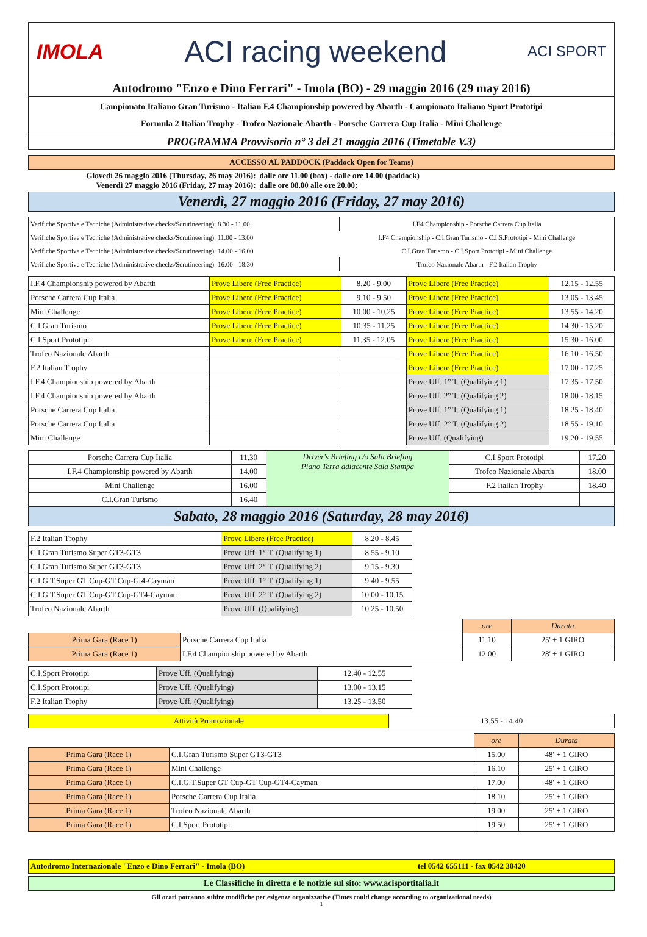| IMOLA ACI racing weekend ACI SPORT |
| Autodromo "Enzo e Dino Ferrari" - Imola (BO) - 29 maggio 2016 (29 may 2016) |
| Campionato Italiano Gran Turismo - Italian F.4 Championship powered by Abarth - Campionato Italiano Sport Prototipi Formula 2 Italian Trophy - Trofeo Nazionale Abarth - Porsche Carrera Cup Italia - Mini Challenge |
| PROGRAMMA Provvisorio n° 3 del 21 maggio 2016 (Timetable V.3) |
| ACCESSO AL PADDOCK (Paddock Open for Teams) | |
| Giovedì 26 maggio 2016 (Thursday, 26 may 2016): Venerdì 27 maggio 2016 (Friday, 27 may 2016): | dalle ore 11.00 (box) - dalle ore 14.00 (paddock) dalle ore 08.00 alle ore 20.00; |
| Venerdì, 27 maggio 2016 (Friday, 27 may 2016) | |
| Verifiche Sportive e Tecniche (Administrative checks/Scrutineering): 8.30 - 11.00 | I.F4 Championship - Porsche Carrera Cup Italia |
| Verifiche Sportive e Tecniche (Administrative checks/Scrutineering): 11.00 - 13.00 | I.F4 Championship - C.I.Gran Turismo - C.I.S.Prototipi - Mini Challenge |
| Verifiche Sportive e Tecniche (Administrative checks/Scrutineering): 14.00 - 16.00 | C.I.Gran Turismo - C.I.Sport Prototipi - Mini Challenge |
| Verifiche Sportive e Tecniche (Administrative checks/Scrutineering): 16.00 - 18.30 | Trofeo Nazionale Abarth - F.2 Italian Trophy |
| I.F.4 Championship powered by Abarth | Prove Libere (Free Practice) | 8.20 - 9.00 | Prove Libere (Free Practice) | 12.15 - 12.55 |
| Porsche Carrera Cup Italia | Prove Libere (Free Practice) | 9.10 - 9.50 | Prove Libere (Free Practice) | 13.05 - 13.45 |
| Mini Challenge | Prove Libere (Free Practice) | 10.00 - 10.25 | Prove Libere (Free Practice) | 13.55 - 14.20 |
| C.I.Gran Turismo | Prove Libere (Free Practice) | 10.35 - 11.25 | Prove Libere (Free Practice) | 14.30 - 15.20 |
| C.I.Sport Prototipi | Prove Libere (Free Practice) | 11.35 - 12.05 | Prove Libere (Free Practice) | 15.30 - 16.00 |
| Trofeo Nazionale Abarth | | | Prove Libere (Free Practice) | 16.10 - 16.50 |
| F.2 Italian Trophy | | | Prove Libere (Free Practice) | 17.00 - 17.25 |
| I.F.4 Championship powered by Abarth | | | Prove Uff. 1° T. (Qualifying 1) | 17.35 - 17.50 |
| I.F.4 Championship powered by Abarth | | | Prove Uff. 2° T. (Qualifying 2) | 18.00 - 18.15 |
| Porsche Carrera Cup Italia | | | Prove Uff. 1° T. (Qualifying 1) | 18.25 - 18.40 |
| Porsche Carrera Cup Italia | | | Prove Uff. 2° T. (Qualifying 2) | 18.55 - 19.10 |
| Mini Challenge | | | Prove Uff. (Qualifying) | 19.20 - 19.55 |
| Porsche Carrera Cup Italia | 11.30 | Driver's Briefing c/o Sala Briefing Piano Terra adiacente Sala Stampa | C.I.Sport Prototipi | 17.20 |
| I.F.4 Championship powered by Abarth | 14.00 | | Trofeo Nazionale Abarth | 18.00 |
| Mini Challenge | 16.00 | | F.2 Italian Trophy | 18.40 |
| C.I.Gran Turismo | 16.40 | | | |
| Sabato, 28 maggio 2016 (Saturday, 28 may 2016) | | | | |
| F.2 Italian Trophy | Prove Libere (Free Practice) | 8.20 - 8.45 |
| C.I.Gran Turismo Super GT3-GT3 | Prove Uff. 1° T. (Qualifying 1) | 8.55 - 9.10 |
| C.I.Gran Turismo Super GT3-GT3 | Prove Uff. 2° T. (Qualifying 2) | 9.15 - 9.30 |
| C.I.G.T.Super GT Cup-GT Cup-Gt4-Cayman | Prove Uff. 1° T. (Qualifying 1) | 9.40 - 9.55 |
| C.I.G.T.Super GT Cup-GT Cup-GT4-Cayman | Prove Uff. 2° T. (Qualifying 2) | 10.00 - 10.15 |
| Trofeo Nazionale Abarth | Prove Uff. (Qualifying) | 10.25 - 10.50 |
| | | ore | Durata |
| Prima Gara (Race 1) | Porsche Carrera Cup Italia | 11.10 | 25' + 1 GIRO |
| Prima Gara (Race 1) | I.F.4 Championship powered by Abarth | 12.00 | 28' + 1 GIRO |
| C.I.Sport Prototipi | Prove Uff. (Qualifying) | 12.40 - 12.55 |
| C.I.Sport Prototipi | Prove Uff. (Qualifying) | 13.00 - 13.15 |
| F.2 Italian Trophy | Prove Uff. (Qualifying) | 13.25 - 13.50 |
| Attività Promozionale | 13.55 - 14.40 |
| | | ore | Durata |
| Prima Gara (Race 1) | C.I.Gran Turismo Super GT3-GT3 | 15.00 | 48' + 1 GIRO |
| Prima Gara (Race 1) | Mini Challenge | 16.10 | 25' + 1 GIRO |
| Prima Gara (Race 1) | C.I.G.T.Super GT Cup-GT Cup-GT4-Cayman | 17.00 | 48' + 1 GIRO |
| Prima Gara (Race 1) | Porsche Carrera Cup Italia | 18.10 | 25' + 1 GIRO |
| Prima Gara (Race 1) | Trofeo Nazionale Abarth | 19.00 | 25' + 1 GIRO |
| Prima Gara (Race 1) | C.I.Sport Prototipi | 19.50 | 25' + 1 GIRO |
| Autodromo Internazionale "Enzo e Dino Ferrari" - Imola (BO) | tel 0542 655111 - fax 0542 30420 |
| Le Classifiche in diretta e le notizie sul sito: www.acisportitalia.it |
Gli orari potranno subire modifiche per esigenze organizzative (Times could change according to organizational needs)
1